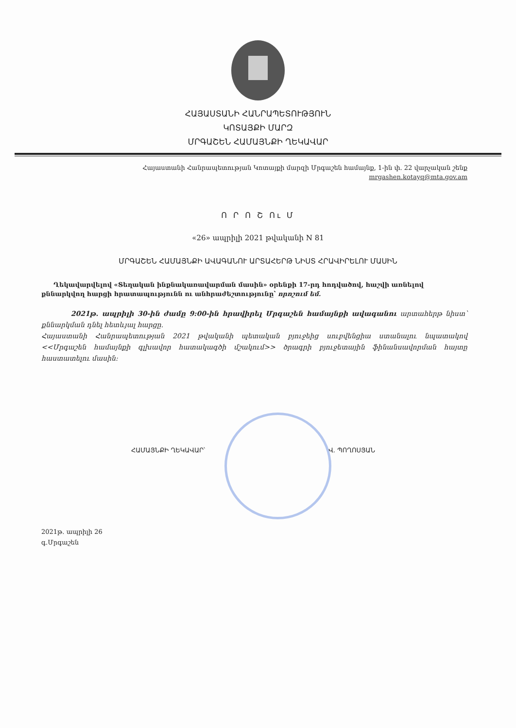ՀԱՅԱՍՏԱՆԻ ՀԱՆՐԱՊԵՏՈՒԹՅՈՒՆ
ԿՈՏԱՅՔԻ ՄԱՐԶ
ՄՐԳԱՇԵՆ ՀԱՄԱՅՆՔԻ ՂԵԿԱՎԱՐ
Հայաստանի Հանրապետության Կոտայքի մարզի Մրգաշեն համայնք, 1-ին փ. 22 վարչական շենք
mrgashen.kotayq@mta.gov.am
Ո Ր Ո Շ Ու Մ
«26» ապրիլի 2021 թվականի N 81
ՄՐԳԱՇԵՆ ՀԱՄԱՅՆՔԻ ԱՎԱԳԱՆՈՒ ԱՐՏԱՀԵՐԹ ՆԻՍՏ ՀՐԱՎԻՐԵԼՈՒ ՄԱՍԻՆ
Ղեկավարվելով «Տեղական ինքնակառավարման մասին» օրենքի 17-րդ հոդվածով, հաշվի առնելով քննարկվող հարցի հրատապությունն ու անհրաժեշտությունը՝ որոշում եմ.
2021թ. ապրիլի 30-ին ժամը 9:00-ին հրավիրել Մրգաշեն համայնքի ավագանու արտահերթ նիստ՝ քննարկման դնել հետևյալ հարցը.
Հայաստանի Հանրապետության 2021 թվականի պետական բյուջեից սուբվենցիա ստանալու նպատակով <<Մրգաշեն համայնքի գլխավոր հատակագծի մշակում>> ծրագրի բյուջետային ֆինանսավորման հայտը հաստատելու մասին:
ՀԱՄԱՅՆՔԻ ՂԵԿԱՎԱՐ՝ Վ. ՊՈՂՈՍՅԱՆ
2021թ. ապրիլի 26
գ.Մրգաշեն